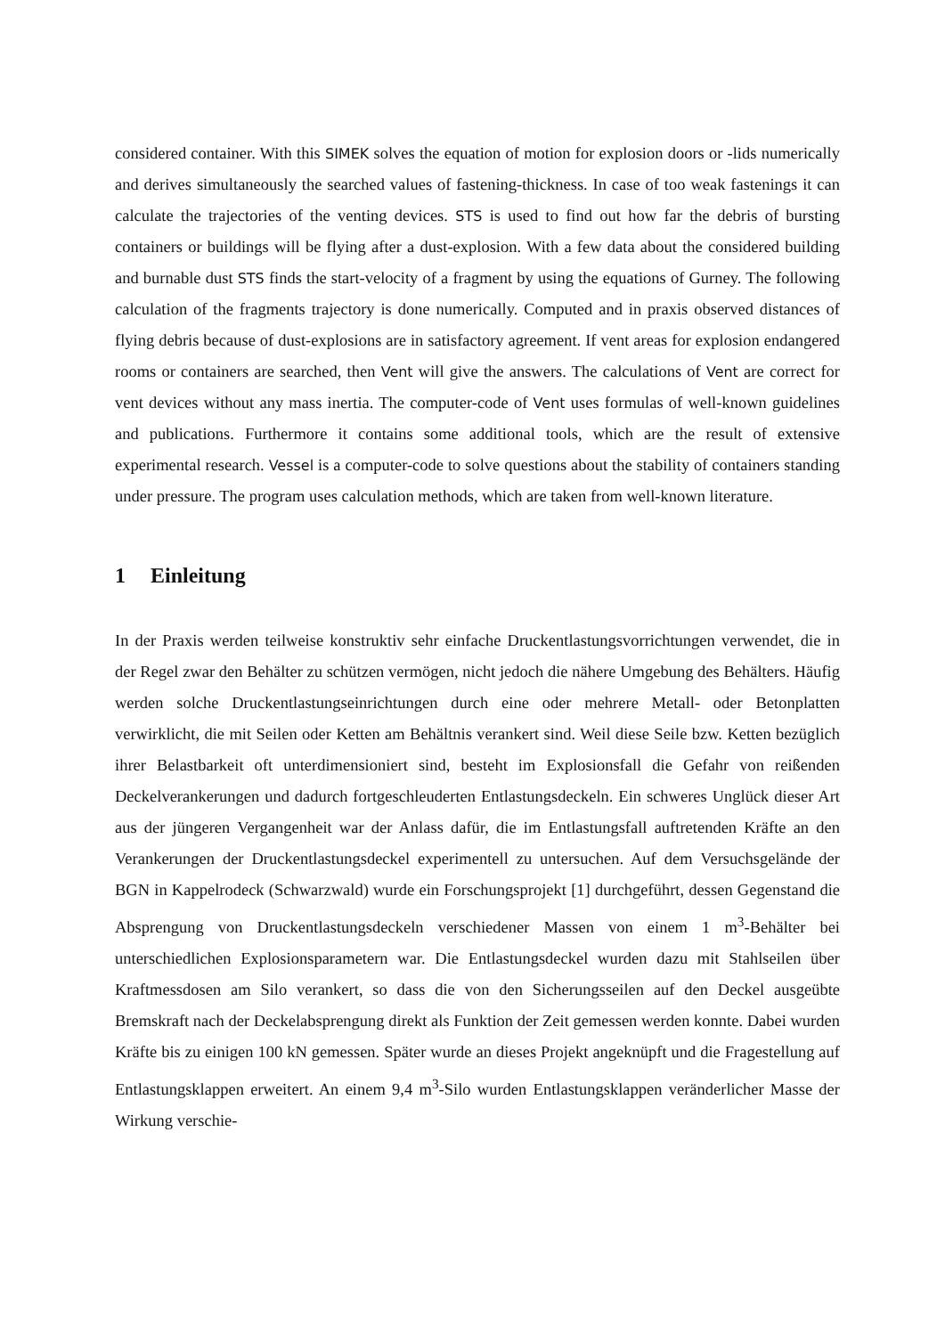considered container. With this SIMEK solves the equation of motion for explosion doors or -lids numerically and derives simultaneously the searched values of fastening-thickness. In case of too weak fastenings it can calculate the trajectories of the venting devices. STS is used to find out how far the debris of bursting containers or buildings will be flying after a dust-explosion. With a few data about the considered building and burnable dust STS finds the start-velocity of a fragment by using the equations of Gurney. The following calculation of the fragments trajectory is done numerically. Computed and in praxis observed distances of flying debris because of dust-explosions are in satisfactory agreement. If vent areas for explosion endangered rooms or containers are searched, then Vent will give the answers. The calculations of Vent are correct for vent devices without any mass inertia. The computer-code of Vent uses formulas of well-known guidelines and publications. Furthermore it contains some additional tools, which are the result of extensive experimental research. Vessel is a computer-code to solve questions about the stability of containers standing under pressure. The program uses calculation methods, which are taken from well-known literature.
1 Einleitung
In der Praxis werden teilweise konstruktiv sehr einfache Druckentlastungsvorrichtungen verwendet, die in der Regel zwar den Behälter zu schützen vermögen, nicht jedoch die nähere Umgebung des Behälters. Häufig werden solche Druckentlastungseinrichtungen durch eine oder mehrere Metall- oder Betonplatten verwirklicht, die mit Seilen oder Ketten am Behältnis verankert sind. Weil diese Seile bzw. Ketten bezüglich ihrer Belastbarkeit oft unterdimensioniert sind, besteht im Explosionsfall die Gefahr von reißenden Deckelverankerungen und dadurch fortgeschleuderten Entlastungsdeckeln. Ein schweres Unglück dieser Art aus der jüngeren Vergangenheit war der Anlass dafür, die im Entlastungsfall auftretenden Kräfte an den Verankerungen der Druckentlastungsdeckel experimentell zu untersuchen. Auf dem Versuchsgelände der BGN in Kappelrodeck (Schwarzwald) wurde ein Forschungsprojekt [1] durchgeführt, dessen Gegenstand die Absprengung von Druckentlastungsdeckeln verschiedener Massen von einem 1 m<sup>3</sup>-Behälter bei unterschiedlichen Explosionsparametern war. Die Entlastungsdeckel wurden dazu mit Stahlseilen über Kraftmessdosen am Silo verankert, so dass die von den Sicherungsseilen auf den Deckel ausgeübte Bremskraft nach der Deckelabsprengung direkt als Funktion der Zeit gemessen werden konnte. Dabei wurden Kräfte bis zu einigen 100 kN gemessen. Später wurde an dieses Projekt angeknüpft und die Fragestellung auf Entlastungsklappen erweitert. An einem 9,4 m<sup>3</sup>-Silo wurden Entlastungsklappen veränderlicher Masse der Wirkung verschie-